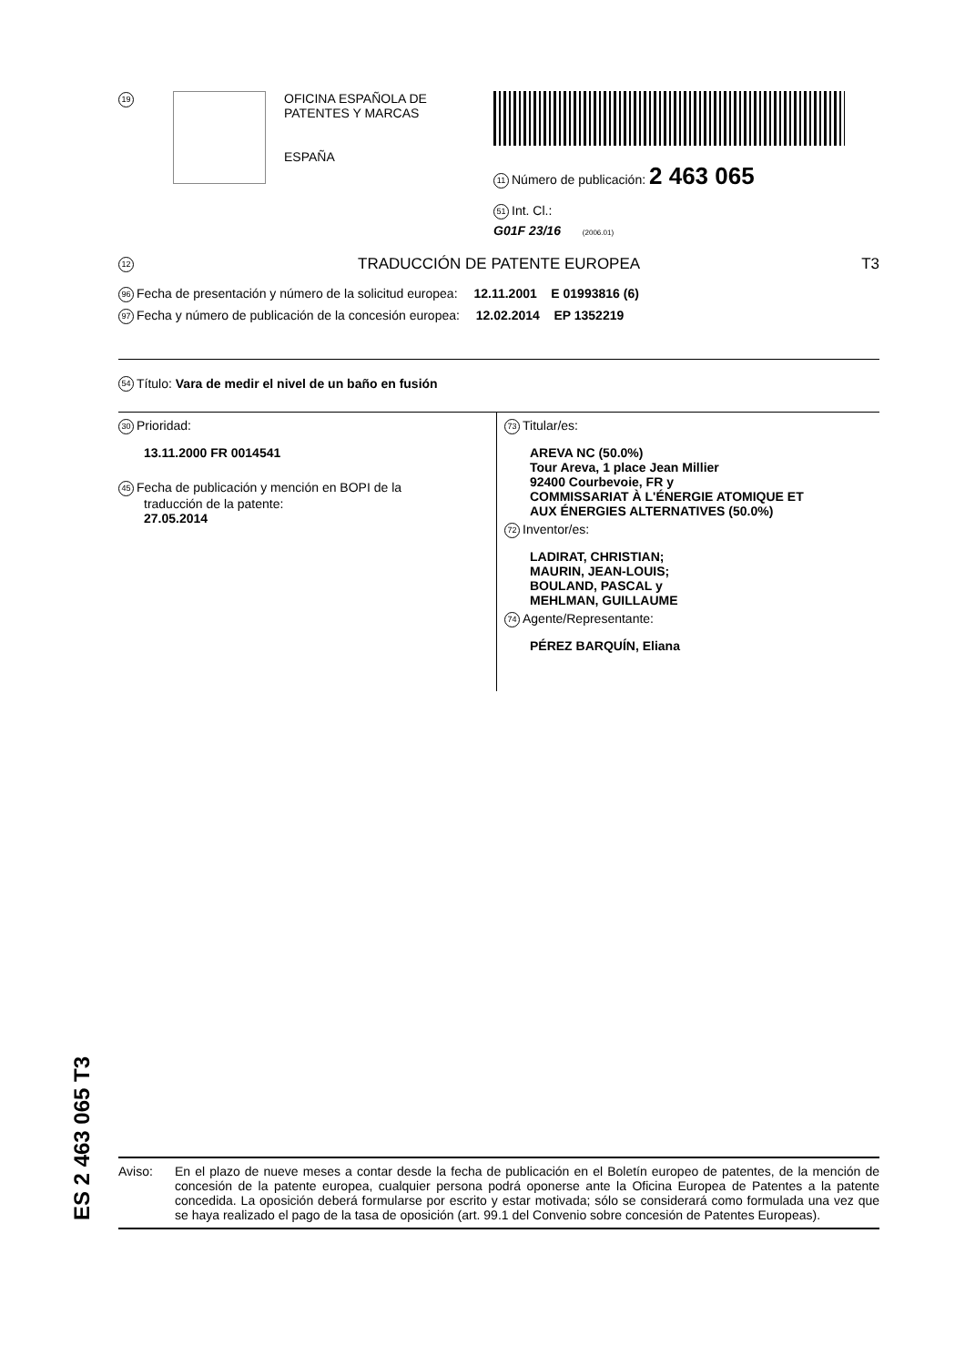19
OFICINA ESPAÑOLA DE
PATENTES Y MARCAS
ESPAÑA
11 Número de publicación: 2 463 065
51 Int. Cl.:
G01F 23/16 (2006.01)
12 TRADUCCIÓN DE PATENTE EUROPEA T3
96 Fecha de presentación y número de la solicitud europea: 12.11.2001 E 01993816 (6)
97 Fecha y número de publicación de la concesión europea: 12.02.2014 EP 1352219
54 Título: Vara de medir el nivel de un baño en fusión
30 Prioridad:
13.11.2000 FR 0014541
45 Fecha de publicación y mención en BOPI de la
traducción de la patente:
27.05.2014
73 Titular/es:
AREVA NC (50.0%)
Tour Areva, 1 place Jean Millier
92400 Courbevoie, FR y
COMMISSARIAT À L'ÉNERGIE ATOMIQUE ET
AUX ÉNERGIES ALTERNATIVES (50.0%)
72 Inventor/es:
LADIRAT, CHRISTIAN;
MAURIN, JEAN-LOUIS;
BOULAND, PASCAL y
MEHLMAN, GUILLAUME
74 Agente/Representante:
PÉREZ BARQUÍN, Eliana
ES 2 463 065 T3
Aviso: En el plazo de nueve meses a contar desde la fecha de publicación en el Boletín europeo de patentes, de la mención de concesión de la patente europea, cualquier persona podrá oponerse ante la Oficina Europea de Patentes a la patente concedida. La oposición deberá formularse por escrito y estar motivada; sólo se considerará como formulada una vez que se haya realizado el pago de la tasa de oposición (art. 99.1 del Convenio sobre concesión de Patentes Europeas).